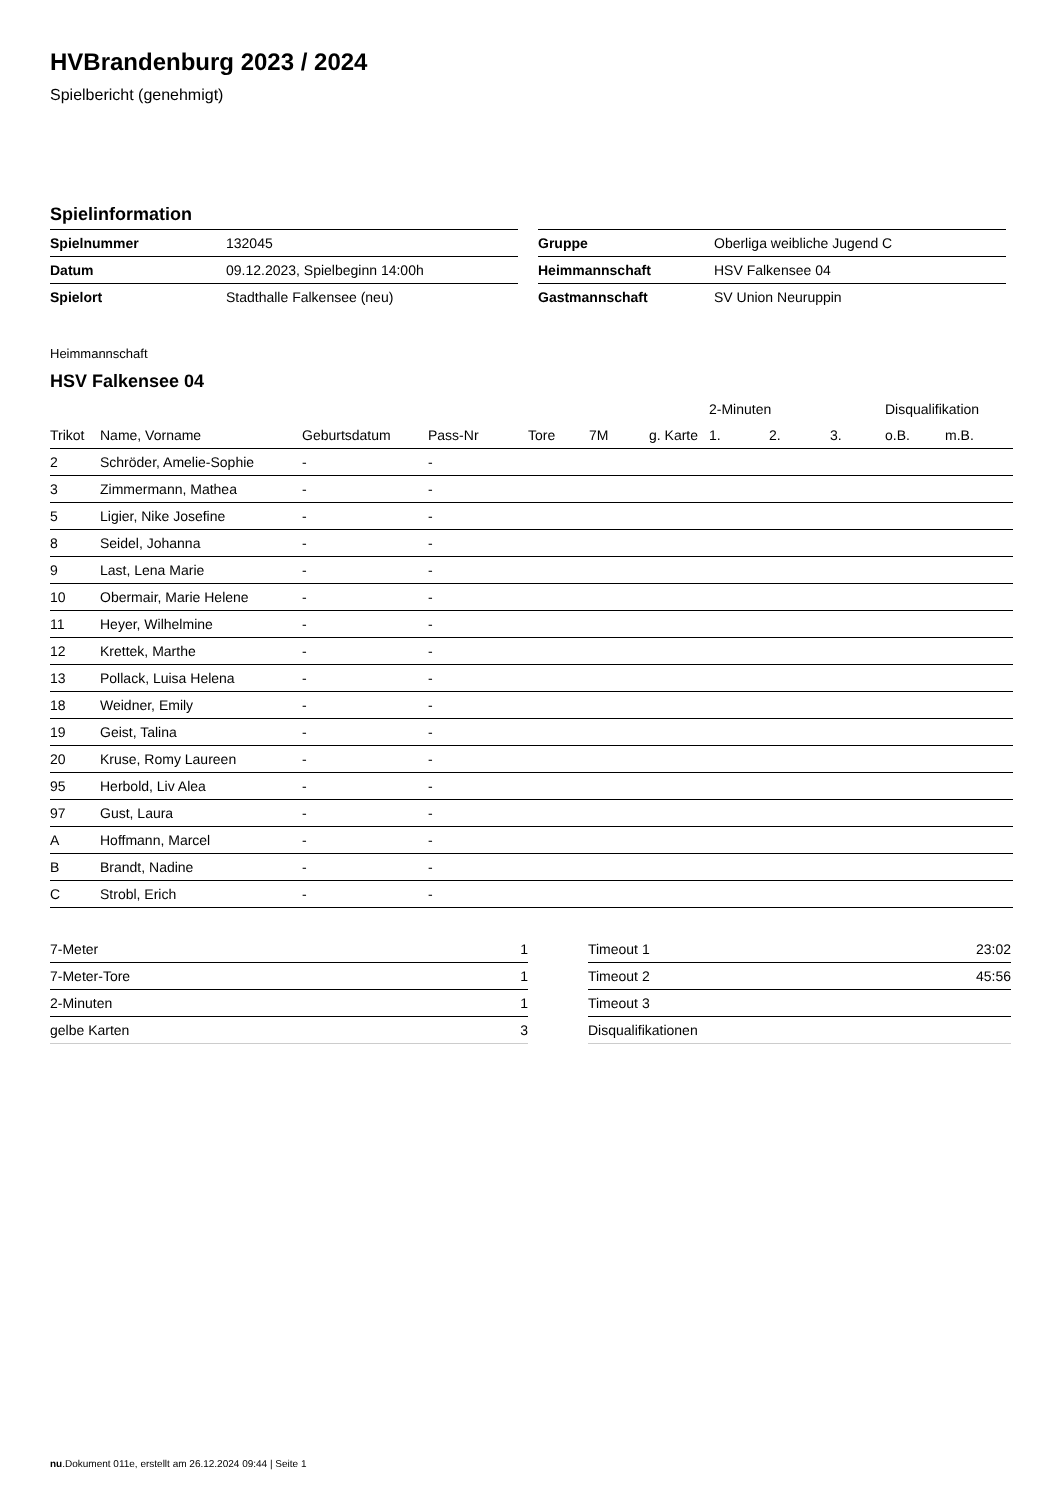HVBrandenburg 2023 / 2024
Spielbericht (genehmigt)
Spielinformation
| Spielnummer | 132045 |
| Datum | 09.12.2023, Spielbeginn 14:00h |
| Spielort | Stadthalle Falkensee (neu) |
| Gruppe | Oberliga weibliche Jugend C |
| Heimmannschaft | HSV Falkensee 04 |
| Gastmannschaft | SV Union Neuruppin |
Heimmannschaft
HSV Falkensee 04
| | | | | | | | 2-Minuten | | | Disqualifikation | |
| --- | --- | --- | --- | --- | --- | --- | --- | --- | --- | --- | --- |
| Trikot | Name, Vorname | Geburtsdatum | Pass-Nr | Tore | 7M | g. Karte | 1. | 2. | 3. | o.B. | m.B. |
| 2 | Schröder, Amelie-Sophie | - | - | | | | | | | | |
| 3 | Zimmermann, Mathea | - | - | | | | | | | | |
| 5 | Ligier, Nike Josefine | - | - | | | | | | | | |
| 8 | Seidel, Johanna | - | - | | | | | | | | |
| 9 | Last, Lena Marie | - | - | | | | | | | | |
| 10 | Obermair, Marie Helene | - | - | | | | | | | | |
| 11 | Heyer, Wilhelmine | - | - | | | | | | | | |
| 12 | Krettek, Marthe | - | - | | | | | | | | |
| 13 | Pollack, Luisa Helena | - | - | | | | | | | | |
| 18 | Weidner, Emily | - | - | | | | | | | | |
| 19 | Geist, Talina | - | - | | | | | | | | |
| 20 | Kruse, Romy Laureen | - | - | | | | | | | | |
| 95 | Herbold, Liv Alea | - | - | | | | | | | | |
| 97 | Gust, Laura | - | - | | | | | | | | |
| A | Hoffmann, Marcel | - | - | | | | | | | | |
| B | Brandt, Nadine | - | - | | | | | | | | |
| C | Strobl, Erich | - | - | | | | | | | | |
| 7-Meter | 1 |
| 7-Meter-Tore | 1 |
| 2-Minuten | 1 |
| gelbe Karten | 3 |
| Timeout 1 | 23:02 |
| Timeout 2 | 45:56 |
| Timeout 3 | |
| Disqualifikationen | |
nu.Dokument 011e, erstellt am 26.12.2024 09:44 | Seite 1